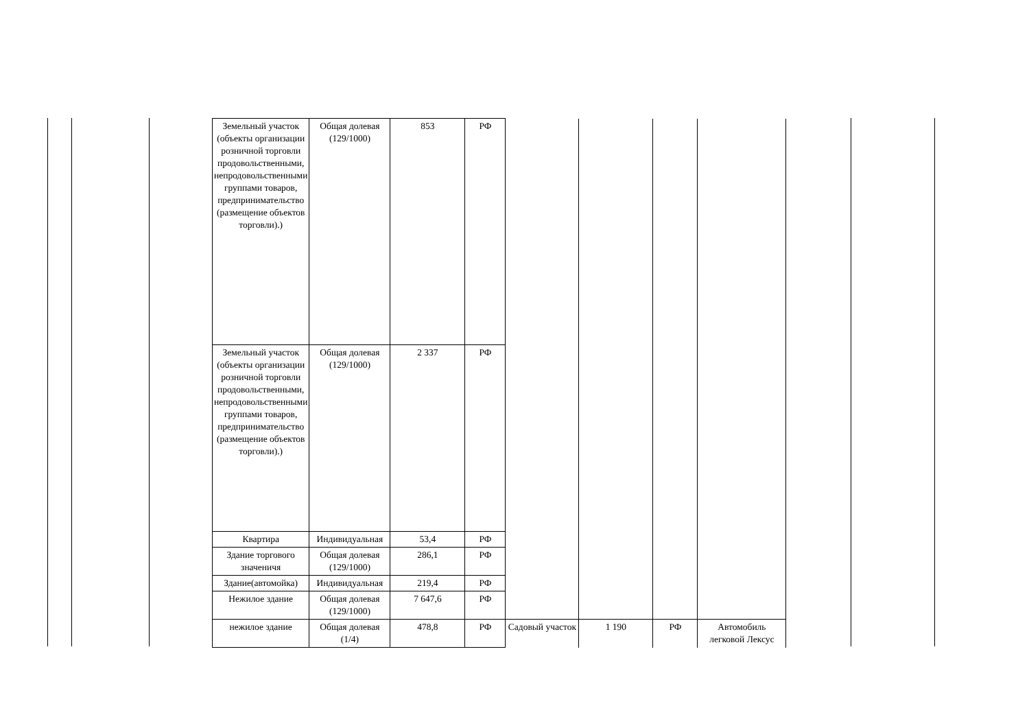| Земельный участок (объекты организации розничной торговли продовольственными, непродовольственными группами товаров, предпринимательство (размещение объектов торговли).) | Общая долевая (129/1000) | 853 | РФ | | | | |
| Земельный участок (объекты организации розничной торговли продовольственными, непродовольственными группами товаров, предпринимательство (размещение объектов торговли).) | Общая долевая (129/1000) | 2 337 | РФ | | | | |
| Квартира | Индивидуальная | 53,4 | РФ | | | | |
| Здание торгового значеничя | Общая долевая (129/1000) | 286,1 | РФ | | | | |
| Здание(автомойка) | Индивидуальная | 219,4 | РФ | | | | |
| Нежилое здание | Общая долевая (129/1000) | 7 647,6 | РФ | | | | |
| нежилое здание | Общая долевая (1/4) | 478,8 | РФ | Садовый участок | 1 190 | РФ | Автомобиль легковой Лексус |